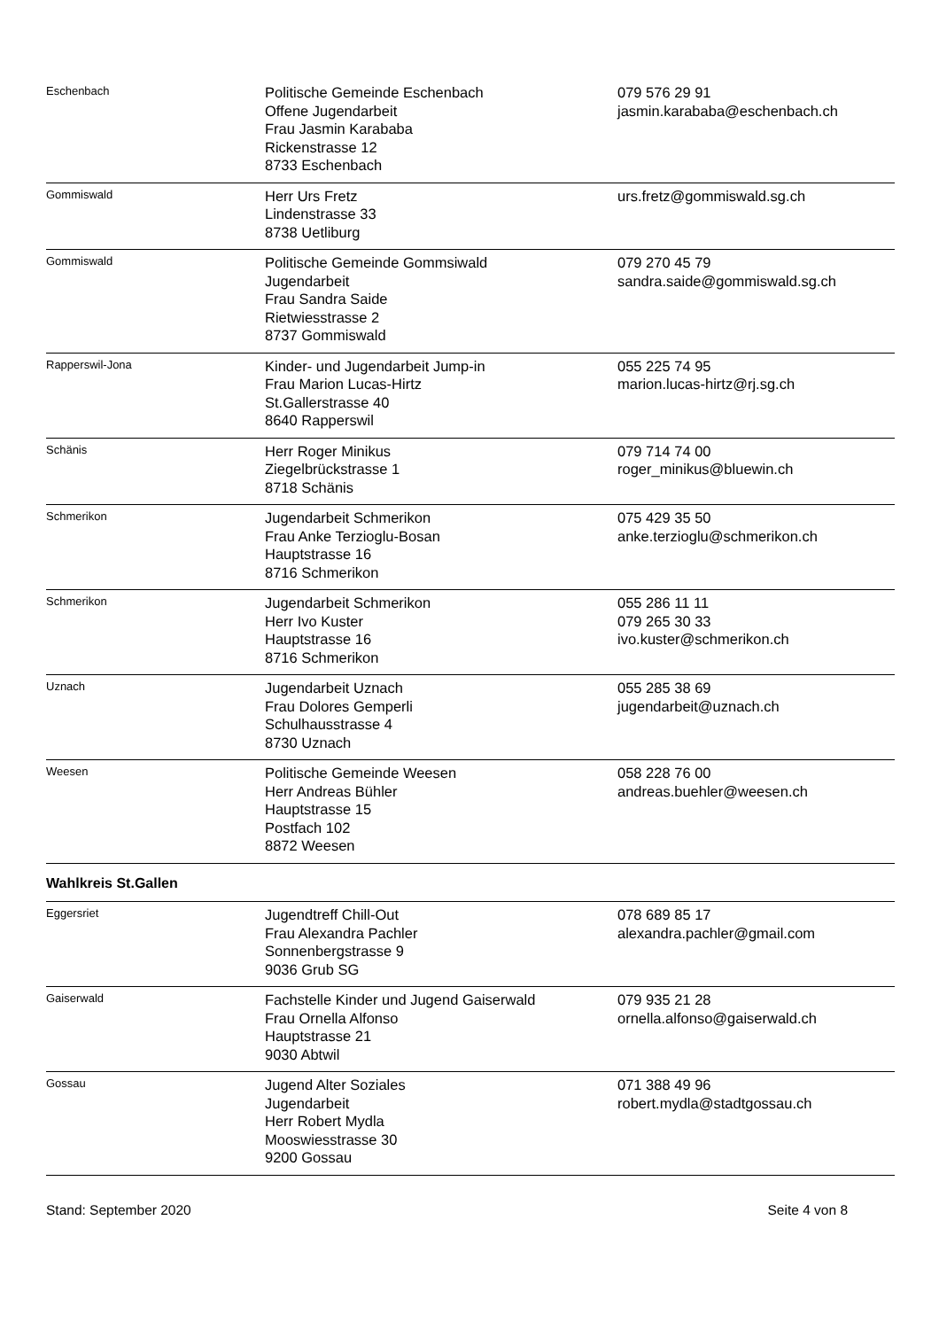| Eschenbach | Politische Gemeinde Eschenbach Offene Jugendarbeit Frau Jasmin Karababa Rickenstrasse 12 8733 Eschenbach | 079 576 29 91 jasmin.karababa@eschenbach.ch |
| Gommiswald | Herr Urs Fretz Lindenstrasse 33 8738 Uetliburg | urs.fretz@gommiswald.sg.ch |
| Gommiswald | Politische Gemeinde Gommsiwald Jugendarbeit Frau Sandra Saide Rietwiesstrasse 2 8737 Gommiswald | 079 270 45 79 sandra.saide@gommiswald.sg.ch |
| Rapperswil-Jona | Kinder- und Jugendarbeit Jump-in Frau Marion Lucas-Hirtz St.Gallerstrasse 40 8640 Rapperswil | 055 225 74 95 marion.lucas-hirtz@rj.sg.ch |
| Schänis | Herr Roger Minikus Ziegelbrückstrasse 1 8718 Schänis | 079 714 74 00 roger_minikus@bluewin.ch |
| Schmerikon | Jugendarbeit Schmerikon Frau Anke Terzioglu-Bosan Hauptstrasse 16 8716 Schmerikon | 075 429 35 50 anke.terzioglu@schmerikon.ch |
| Schmerikon | Jugendarbeit Schmerikon Herr Ivo Kuster Hauptstrasse 16 8716 Schmerikon | 055 286 11 11 079 265 30 33 ivo.kuster@schmerikon.ch |
| Uznach | Jugendarbeit Uznach Frau Dolores Gemperli Schulhausstrasse 4 8730 Uznach | 055 285 38 69 jugendarbeit@uznach.ch |
| Weesen | Politische Gemeinde Weesen Herr Andreas Bühler Hauptstrasse 15 Postfach 102 8872 Weesen | 058 228 76 00 andreas.buehler@weesen.ch |
| Wahlkreis St.Gallen | | |
| Eggersriet | Jugendtreff Chill-Out Frau Alexandra Pachler Sonnenbergstrasse 9 9036 Grub SG | 078 689 85 17 alexandra.pachler@gmail.com |
| Gaiserwald | Fachstelle Kinder und Jugend Gaiserwald Frau Ornella Alfonso Hauptstrasse 21 9030 Abtwil | 079 935 21 28 ornella.alfonso@gaiserwald.ch |
| Gossau | Jugend Alter Soziales Jugendarbeit Herr Robert Mydla Mooswiesstrasse 30 9200 Gossau | 071 388 49 96 robert.mydla@stadtgossau.ch |
Stand: September 2020 Seite 4 von 8